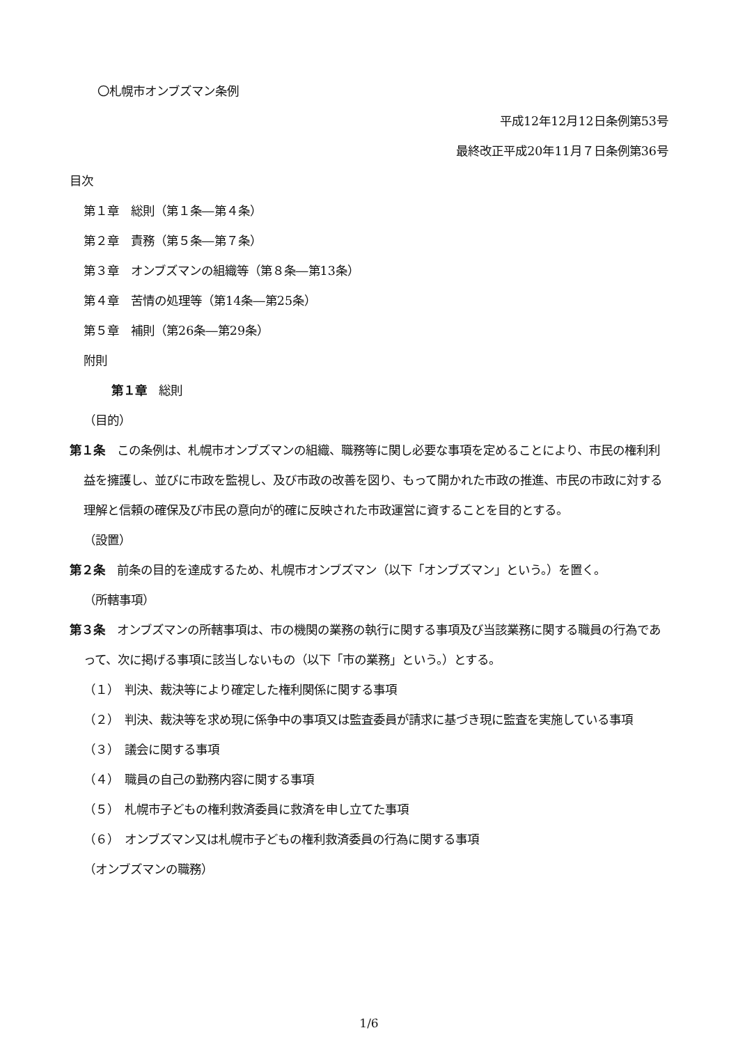〇札幌市オンブズマン条例
平成12年12月12日条例第53号
最終改正平成20年11月７日条例第36号
目次
第１章　総則（第１条―第４条）
第２章　責務（第５条―第７条）
第３章　オンブズマンの組織等（第８条―第13条）
第４章　苦情の処理等（第14条―第25条）
第５章　補則（第26条―第29条）
附則
第１章　総則
（目的）
第１条　この条例は、札幌市オンブズマンの組織、職務等に関し必要な事項を定めることにより、市民の権利利益を擁護し、並びに市政を監視し、及び市政の改善を図り、もって開かれた市政の推進、市民の市政に対する理解と信頼の確保及び市民の意向が的確に反映された市政運営に資することを目的とする。
（設置）
第２条　前条の目的を達成するため、札幌市オンブズマン（以下「オンブズマン」という。）を置く。
（所轄事項）
第３条　オンブズマンの所轄事項は、市の機関の業務の執行に関する事項及び当該業務に関する職員の行為であって、次に掲げる事項に該当しないもの（以下「市の業務」という。）とする。
（１）　判決、裁決等により確定した権利関係に関する事項
（２）　判決、裁決等を求め現に係争中の事項又は監査委員が請求に基づき現に監査を実施している事項
（３）　議会に関する事項
（４）　職員の自己の勤務内容に関する事項
（５）　札幌市子どもの権利救済委員に救済を申し立てた事項
（６）　オンブズマン又は札幌市子どもの権利救済委員の行為に関する事項
（オンブズマンの職務）
1/6